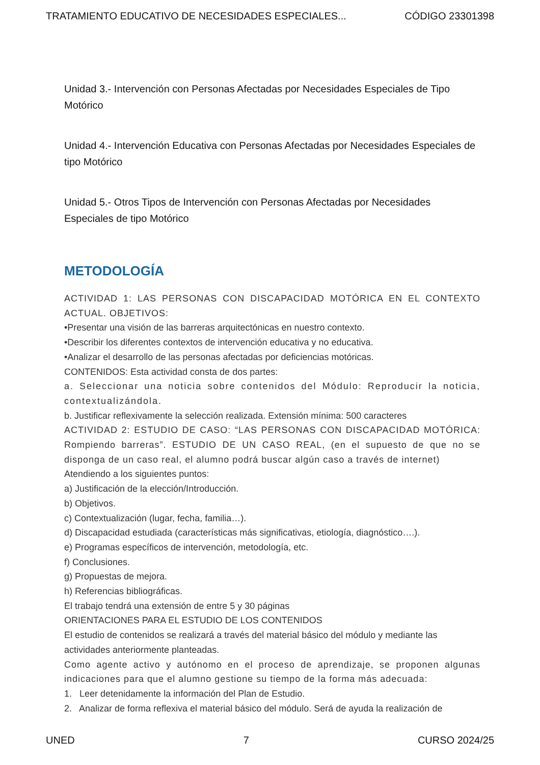TRATAMIENTO EDUCATIVO DE NECESIDADES ESPECIALES... CÓDIGO 23301398
Unidad 3.- Intervención con Personas Afectadas por Necesidades Especiales de Tipo Motórico
Unidad 4.- Intervención Educativa con Personas Afectadas por Necesidades Especiales de tipo Motórico
Unidad 5.- Otros Tipos de Intervención con Personas Afectadas por Necesidades Especiales de tipo Motórico
METODOLOGÍA
ACTIVIDAD 1: LAS PERSONAS CON DISCAPACIDAD MOTÓRICA EN EL CONTEXTO ACTUAL. OBJETIVOS:
•Presentar una visión de las barreras arquitectónicas en nuestro contexto.
•Describir los diferentes contextos de intervención educativa y no educativa.
•Analizar el desarrollo de las personas afectadas por deficiencias motóricas.
CONTENIDOS: Esta actividad consta de dos partes:
a. Seleccionar una noticia sobre contenidos del Módulo: Reproducir la noticia, contextualizándola.
b. Justificar reflexivamente la selección realizada. Extensión mínima: 500 caracteres
ACTIVIDAD 2: ESTUDIO DE CASO: “LAS PERSONAS CON DISCAPACIDAD MOTÓRICA: Rompiendo barreras”. ESTUDIO DE UN CASO REAL, (en el supuesto de que no se disponga de un caso real, el alumno podrá buscar algún caso a través de internet)
Atendiendo a los siguientes puntos:
a) Justificación de la elección/Introducción.
b) Objetivos.
c) Contextualización (lugar, fecha, familia…).
d) Discapacidad estudiada (características más significativas, etiología, diagnóstico….).
e) Programas específicos de intervención, metodología, etc.
f) Conclusiones.
g) Propuestas de mejora.
h) Referencias bibliográficas.
El trabajo tendrá una extensión de entre 5 y 30 páginas
ORIENTACIONES PARA EL ESTUDIO DE LOS CONTENIDOS
El estudio de contenidos se realizará a través del material básico del módulo y mediante las actividades anteriormente planteadas.
Como agente activo y autónomo en el proceso de aprendizaje, se proponen algunas indicaciones para que el alumno gestione su tiempo de la forma más adecuada:
1. Leer detenidamente la información del Plan de Estudio.
2. Analizar de forma reflexiva el material básico del módulo. Será de ayuda la realización de
UNED 7 CURSO 2024/25